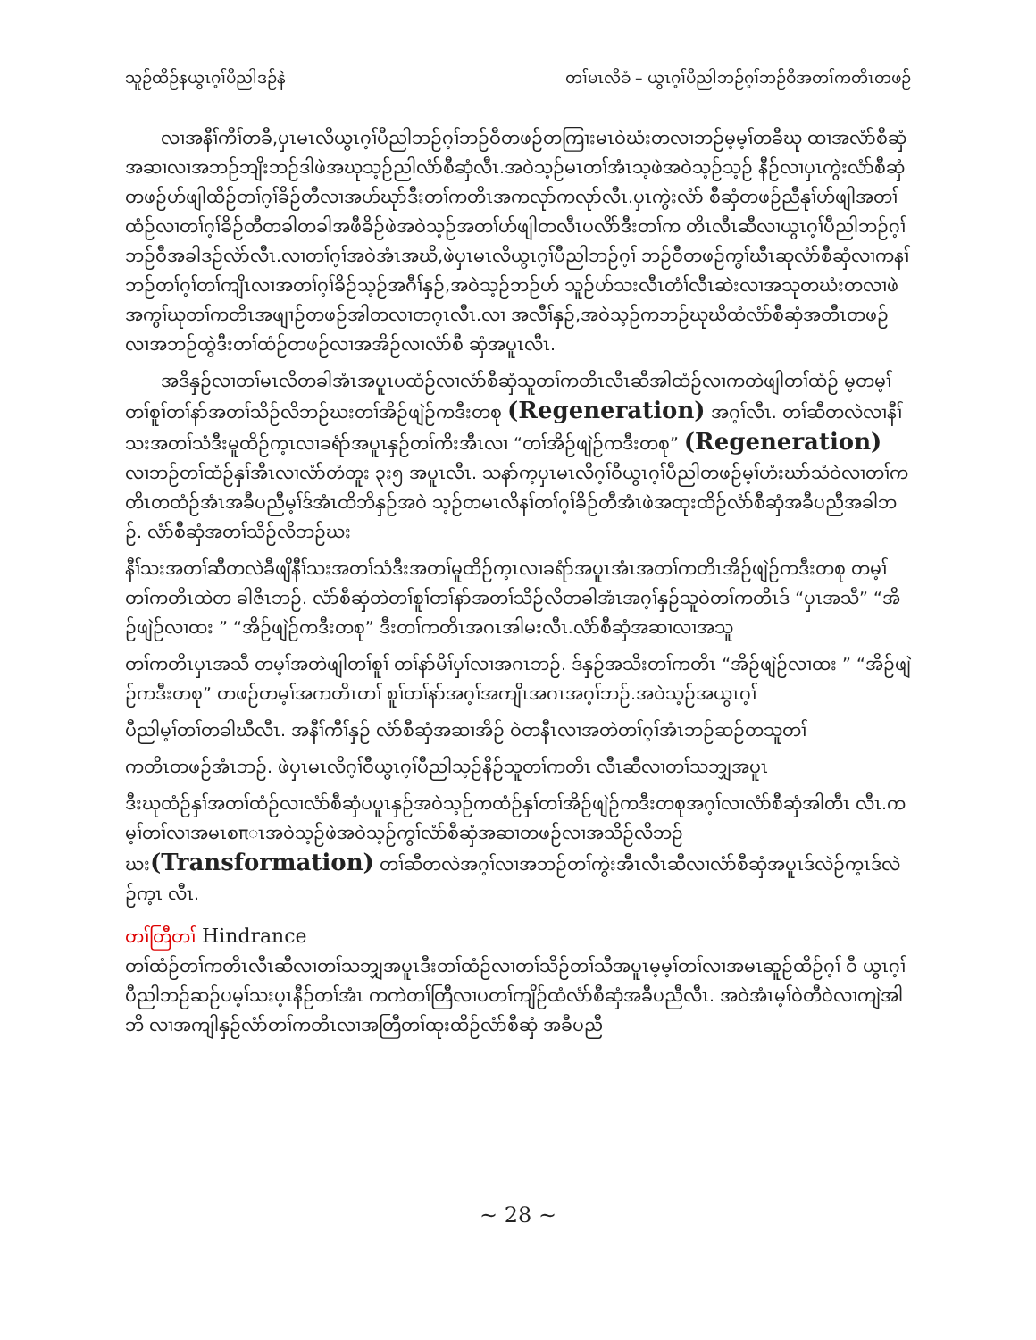သူဉ်ထိဉ်နယွၤဂ့ၢ်ပီညါဒဉ်နဲ တၢ်မၤလိခံ – ယွၤဂ့ၢ်ပီညါဘဉ်ဂ့ၢ်ဘဉ်ဝီအတၢ်ကတိၤတဖဉ်
လၢအနီၢ်ကီၢ်တခီ,ပှၤမၤလိယွၤဂ့ၢ်ပီညါဘဉ်ဂ့ၢ်ဘဉ်ဝီတဖဉ်တကြၢးမၤဝဲဃံးတလၢဘဉ်မ့မ့ၢ်တခီဃု ထၢအလံာ်စီဆှံအဆၢလၢအဘဉ်ဘျိးဘဉ်ဒါဖဲအဃုသ့ဉ်ညါလံာ်စီဆှံလီၤ.အဝဲသ့ဉ်မၤတၢ်အံၤသ့ဖဲအဝဲသ့ဉ်သ့ဉ် နီဉ်လၢပှၤကွဲးလံာ်စီဆှံတဖဉ်ဟ်ဖျါထိဉ်တၢ်ဂ့ၢ်ခိဉ်တီလၢအဟ်ဃုာ်ဒီးတၢ်ကတိၤအကလုာ်ကလုာ်လီၤ.ပှၤကွဲးလံာ် စီဆှံတဖဉ်ညီနုၢ်ဟ်ဖျါအတၢ်ထံဉ်လၢတၢ်ဂ့ၢ်ခိဉ်တီတခါတခါအဖီခိဉ်ဖဲအဝဲသ့ဉ်အတၢ်ဟ်ဖျါတလီၤပလိာ်ဒီးတၢ်က တိၤလီၤဆီလၢယွၤဂ့ၢ်ပီညါဘဉ်ဂ့ၢ်ဘဉ်ဝီအခါဒဉ်လဲာ်လီၤ.လၢတၢ်ဂ့ၢ်အဝဲအံၤအဃိ,ဖဲပှၤမၤလိယွၤဂ့ၢ်ပီညါဘဉ်ဂ့ၢ် ဘဉ်ဝီတဖဉ်ကွၢ်ဃီၤဆုလံာ်စီဆှံလၢကနၢ်ဘဉ်တၢ်ဂ့ၢ်တၢ်ကျိၤလၢအတၢ်ဂ့ၢ်ခိဉ်သ့ဉ်အဂီၢ်နှဉ်,အဝဲသ့ဉ်ဘဉ်ဟ် သူဉ်ဟ်သးလီၤတံၢ်လီၤဆဲးလၢအသုတဃံးတလၢဖဲအကွၢ်ဃုတၢ်ကတိၤအဖျၢဉ်တဖဉ်အါတလၢတဂ့ၤလီၤ.လၢ အလီၢ်နှဉ်,အဝဲသ့ဉ်ကဘဉ်ဃုဃိထံလံာ်စီဆှံအတီၤတဖဉ်လၢအဘဉ်ထွဲဒီးတၢ်ထံဉ်တဖဉ်လၢအအိဉ်လၢလံာ်စီ ဆှံအပူၤလီၤ.
အဒိနှဉ်လၢတၢ်မၤလိတခါအံၤအပူၤပထံဉ်လၢလံာ်စီဆှံသူတၢ်ကတိၤလီၤဆီအါထံဉ်လၢကတဲဖျါတၢ်ထံဉ် မ့တမ့ၢ်တၢ်စူၢ်တၢ်နာ်အတၢ်သိဉ်လိဘဉ်ဃးတၢ်အိဉ်ဖျဲဉ်ကဒီးတစု (Regeneration) အဂ့ၢ်လီၤ. တၢ်ဆီတလဲလၢနီၢ်သးအတၢ်သံဒီးမူထိဉ်က့ၤလၢခရံာ်အပူၤနှဉ်တၢ်ကိးအီၤလၢ “တၢ်အိဉ်ဖျဲဉ်ကဒီးတစု” (Regeneration) လၢဘဉ်တၢ်ထံဉ်နှၢ်အီၤလၢလံာ်တံတူး ၃း၅ အပူၤလီၤ. သနာ်က့ပှၤမၤလိဂ့ၢ်ဝီယွၤဂ့ၢ်ပီညါတဖဉ်မ့ၢ်ဟံးဃာ်သံဝဲလၢတၢ်ကတိၤတထံဉ်အံၤအခီပညီမ့ၢ်ဒ်အံၤထိဘိနှဉ်အဝဲ သ့ဉ်တမၤလိနၢ်တၢ်ဂ့ၢ်ခိဉ်တီအံၤဖဲအထုးထိဉ်လံာ်စီဆှံအခီပညီအခါဘဉ်. လံာ်စီဆှံအတၢ်သိဉ်လိဘဉ်ဃး
နီၢ်သးအတၢ်ဆီတလဲခီဖျိနီၢ်သးအတၢ်သံဒီးအတၢ်မူထိဉ်က့ၤလၢခရံာ်အပူၤအံၤအတၢ်ကတိၤအိဉ်ဖျဲဉ်ကဒီးတစု တမ့ၢ်တၢ်ကတိၤထဲတ ခါဇိၤဘဉ်. လံာ်စီဆှံတဲတၢ်စူၢ်တၢ်နာ်အတၢ်သိဉ်လိတခါအံၤအဂ့ၢ်နှဉ်သူဝဲတၢ်ကတိၤဒ် “ပှၤအသီ” “အိဉ်ဖျဲဉ်လၢထး ” “အိဉ်ဖျဲဉ်ကဒီးတစု” ဒီးတၢ်ကတိၤအဂၤအါမးလီၤ.လံာ်စီဆှံအဆၢလၢအသူ
တၢ်ကတိၤပှၤအသီ တမ့ၢ်အတဲဖျါတၢ်စူၢ် တၢ်နာ်မိၢ်ပှၢ်လၢအဂၤဘဉ်. ဒ်နှဉ်အသိးတၢ်ကတိၤ “အိဉ်ဖျဲဉ်လၢထး ” “အိဉ်ဖျဲဉ်ကဒီးတစု” တဖဉ်တမ့ၢ်အကတိၤတၢ် စူၢ်တၢ်နာ်အဂ့ၢ်အကျိၤအဂၤအဂ့ၢ်ဘဉ်.အဝဲသ့ဉ်အယွၤဂ့ၢ်
ပီညါမ့ၢ်တၢ်တခါဃီလီၤ. အနီၢ်ကီၢ်နှဉ် လံာ်စီဆှံအဆၢအိဉ် ဝဲတနီၤလၢအတဲတၢ်ဂ့ၢ်အံၤဘဉ်ဆဉ်တသူတၢ်
ကတိၤတဖဉ်အံၤဘဉ်. ဖဲပှၤမၤလိဂ့ၢ်ဝီယွၤဂ့ၢ်ပီညါသ့ဉ်နိဉ်သူတၢ်ကတိၤ လီၤဆီလၢတၢ်သဘျှအပူၤ
ဒီးဃုထံဉ်နှၢ်အတၢ်ထံဉ်လၢလံာ်စီဆှံပပူၤနှဉ်အဝဲသ့ဉ်ကထံဉ်နှၢ်တၢ်အိဉ်ဖျဲဉ်ကဒီးတစုအဂ့ၢ်လၢလံာ်စီဆှံအါတီၤ လီၤ.ကမ့ၢ်တၢ်လၢအမၤစπၤအဝဲသ့ဉ်ဖဲအဝဲသ့ဉ်ကွၢ်လံာ်စီဆှံအဆၢတဖဉ်လၢအသိဉ်လိဘဉ်ဃး(Transformation) တၢ်ဆီတလဲအဂ့ၢ်လၢအဘဉ်တၢ်ကွဲးအီၤလီၤဆီလၢလံာ်စီဆှံအပူၤဒ်လဲဉ်က့ၤဒ်လဲဉ်က့ၤ လီၤ.
တၢ်တြီတၢ် Hindrance
တၢ်ထံဉ်တၢ်ကတိၤလီၤဆီလၢတၢ်သဘျှအပူၤဒီးတၢ်ထံဉ်လၢတၢ်သိဉ်တၢ်သီအပူၤမ့မ့ၢ်တၢ်လၢအမၤဆူဉ်ထိဉ်ဂ့ၢ် ဝီ ယွၤဂ့ၢ်ပီညါဘဉ်ဆဉ်ပမ့ၢ်သးပ့ၤနီဉ်တၢ်အံၤ ကကဲတၢ်တြီလၢပတၢ်ကျိဉ်ထံလံာ်စီဆှံအခီပညီလီၤ. အဝဲအံၤမ့ၢ်ဝဲတီဝဲလၢကျဲအါဘိ လၢအကျါနှဉ်လံာ်တၢ်ကတိၤလၢအတြီတၢ်ထုးထိဉ်လံာ်စီဆှံ အခီပညီ
~ 28 ~